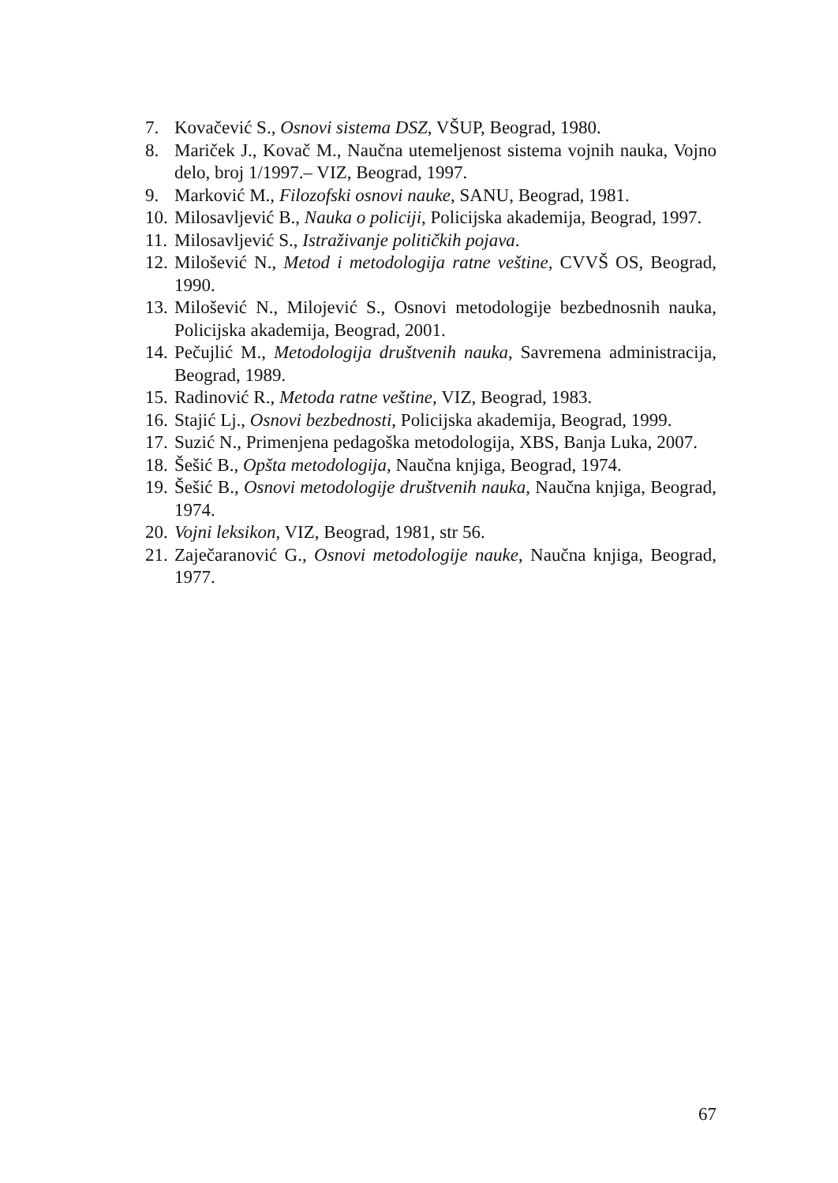7. Kovačević S., Osnovi sistema DSZ, VŠUP, Beograd, 1980.
8. Mariček J., Kovač M., Naučna utemeljenost sistema vojnih nauka, Vojno delo, broj 1/1997.– VIZ, Beograd, 1997.
9. Marković M., Filozofski osnovi nauke, SANU, Beograd, 1981.
10. Milosavljević B., Nauka o policiji, Policijska akademija, Beograd, 1997.
11. Milosavljević S., Istraživanje političkih pojava.
12. Milošević N., Metod i metodologija ratne veštine, CVVŠ OS, Beograd, 1990.
13. Milošević N., Milojević S., Osnovi metodologije bezbednosnih nauka, Policijska akademija, Beograd, 2001.
14. Pečujlić M., Metodologija društvenih nauka, Savremena administracija, Beograd, 1989.
15. Radinović R., Metoda ratne veštine, VIZ, Beograd, 1983.
16. Stajić Lj., Osnovi bezbednosti, Policijska akademija, Beograd, 1999.
17. Suzić N., Primenjena pedagoška metodologija, XBS, Banja Luka, 2007.
18. Šešić B., Opšta metodologija, Naučna knjiga, Beograd, 1974.
19. Šešić B., Osnovi metodologije društvenih nauka, Naučna knjiga, Beograd, 1974.
20. Vojni leksikon, VIZ, Beograd, 1981, str 56.
21. Zaječaranović G., Osnovi metodologije nauke, Naučna knjiga, Beograd, 1977.
67